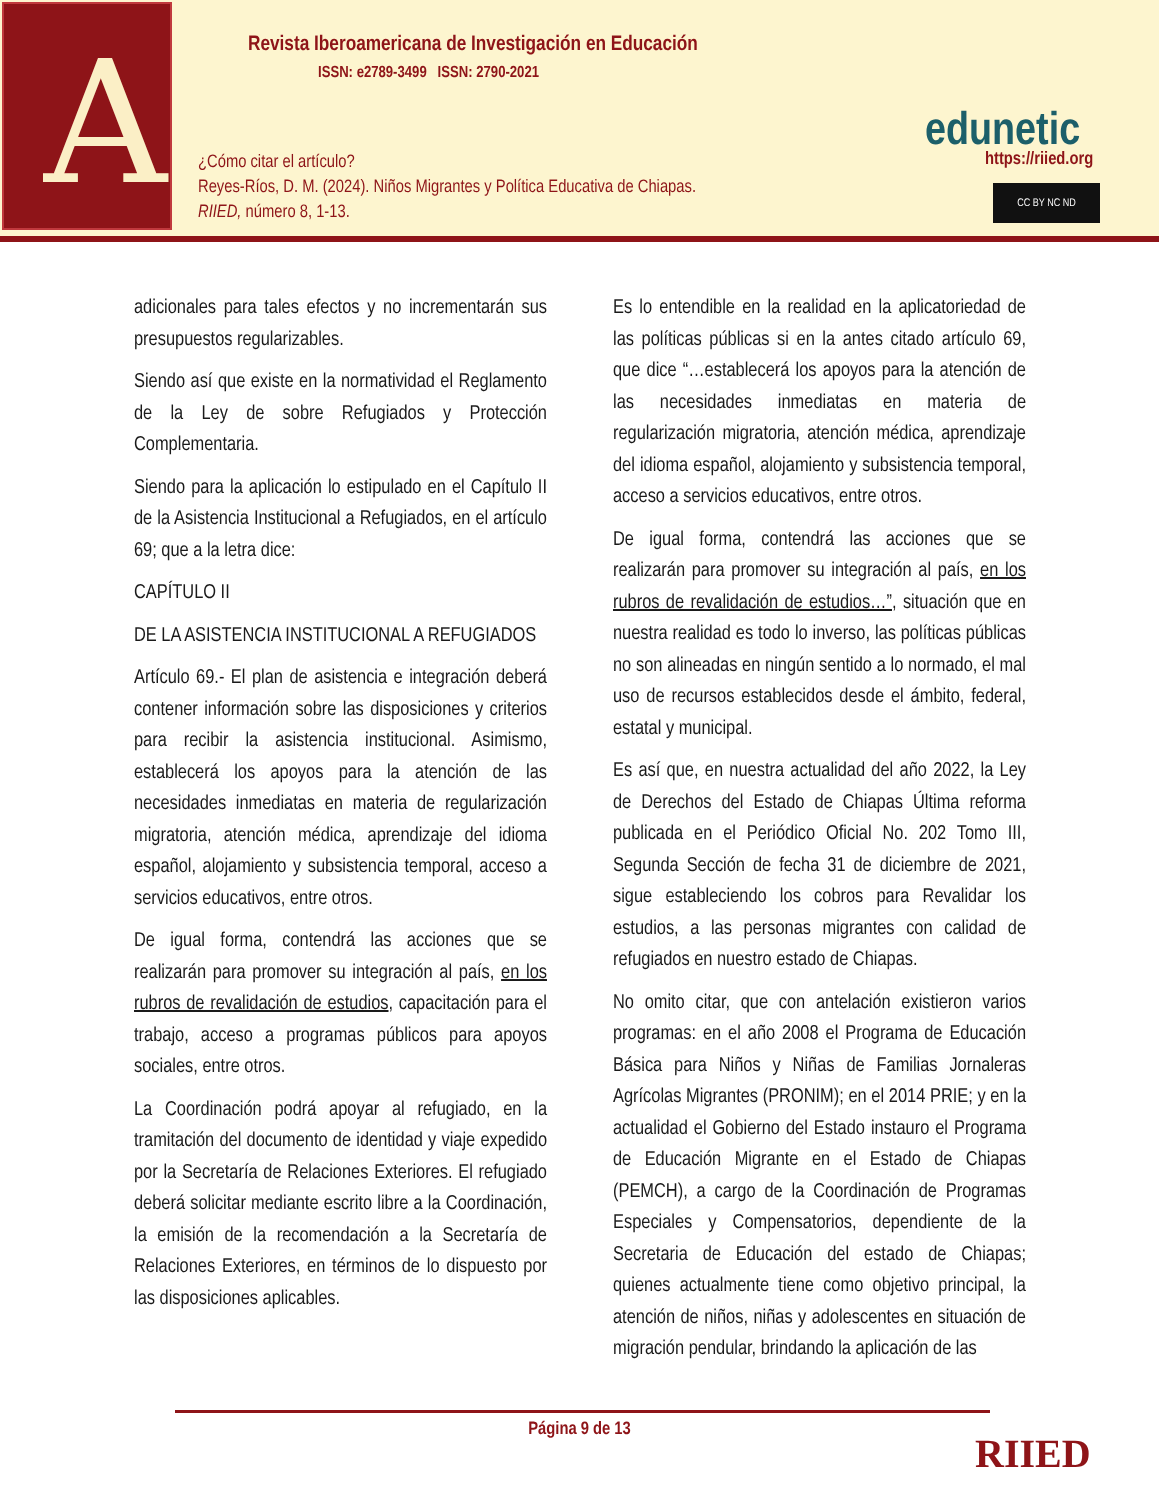A
Revista Iberoamericana de Investigación en Educación
ISSN: e2789-3499 ISSN: 2790-2021
¿Cómo citar el artículo?
Reyes-Ríos, D. M. (2024). Niños Migrantes y Política Educativa de Chiapas.
RIIED, número 8, 1-13.
edunetic https://riied.org
CC BY NC ND
adicionales para tales efectos y no incrementarán sus presupuestos regularizables.
Siendo así que existe en la normatividad el Reglamento de la Ley de sobre Refugiados y Protección Complementaria.
Siendo para la aplicación lo estipulado en el Capítulo II de la Asistencia Institucional a Refugiados, en el artículo 69; que a la letra dice:
CAPÍTULO II
DE LA ASISTENCIA INSTITUCIONAL A REFUGIADOS
Artículo 69.- El plan de asistencia e integración deberá contener información sobre las disposiciones y criterios para recibir la asistencia institucional. Asimismo, establecerá los apoyos para la atención de las necesidades inmediatas en materia de regularización migratoria, atención médica, aprendizaje del idioma español, alojamiento y subsistencia temporal, acceso a servicios educativos, entre otros.
De igual forma, contendrá las acciones que se realizarán para promover su integración al país, en los rubros de revalidación de estudios, capacitación para el trabajo, acceso a programas públicos para apoyos sociales, entre otros.
La Coordinación podrá apoyar al refugiado, en la tramitación del documento de identidad y viaje expedido por la Secretaría de Relaciones Exteriores. El refugiado deberá solicitar mediante escrito libre a la Coordinación, la emisión de la recomendación a la Secretaría de Relaciones Exteriores, en términos de lo dispuesto por las disposiciones aplicables.
Es lo entendible en la realidad en la aplicatoriedad de las políticas públicas si en la antes citado artículo 69, que dice “…establecerá los apoyos para la atención de las necesidades inmediatas en materia de regularización migratoria, atención médica, aprendizaje del idioma español, alojamiento y subsistencia temporal, acceso a servicios educativos, entre otros.
De igual forma, contendrá las acciones que se realizarán para promover su integración al país, en los rubros de revalidación de estudios…”, situación que en nuestra realidad es todo lo inverso, las políticas públicas no son alineadas en ningún sentido a lo normado, el mal uso de recursos establecidos desde el ámbito, federal, estatal y municipal.
Es así que, en nuestra actualidad del año 2022, la Ley de Derechos del Estado de Chiapas Última reforma publicada en el Periódico Oficial No. 202 Tomo III, Segunda Sección de fecha 31 de diciembre de 2021, sigue estableciendo los cobros para Revalidar los estudios, a las personas migrantes con calidad de refugiados en nuestro estado de Chiapas.
No omito citar, que con antelación existieron varios programas: en el año 2008 el Programa de Educación Básica para Niños y Niñas de Familias Jornaleras Agrícolas Migrantes (PRONIM); en el 2014 PRIE; y en la actualidad el Gobierno del Estado instauro el Programa de Educación Migrante en el Estado de Chiapas (PEMCH), a cargo de la Coordinación de Programas Especiales y Compensatorios, dependiente de la Secretaria de Educación del estado de Chiapas; quienes actualmente tiene como objetivo principal, la atención de niños, niñas y adolescentes en situación de migración pendular, brindando la aplicación de las
Página 9 de 13 RIIED